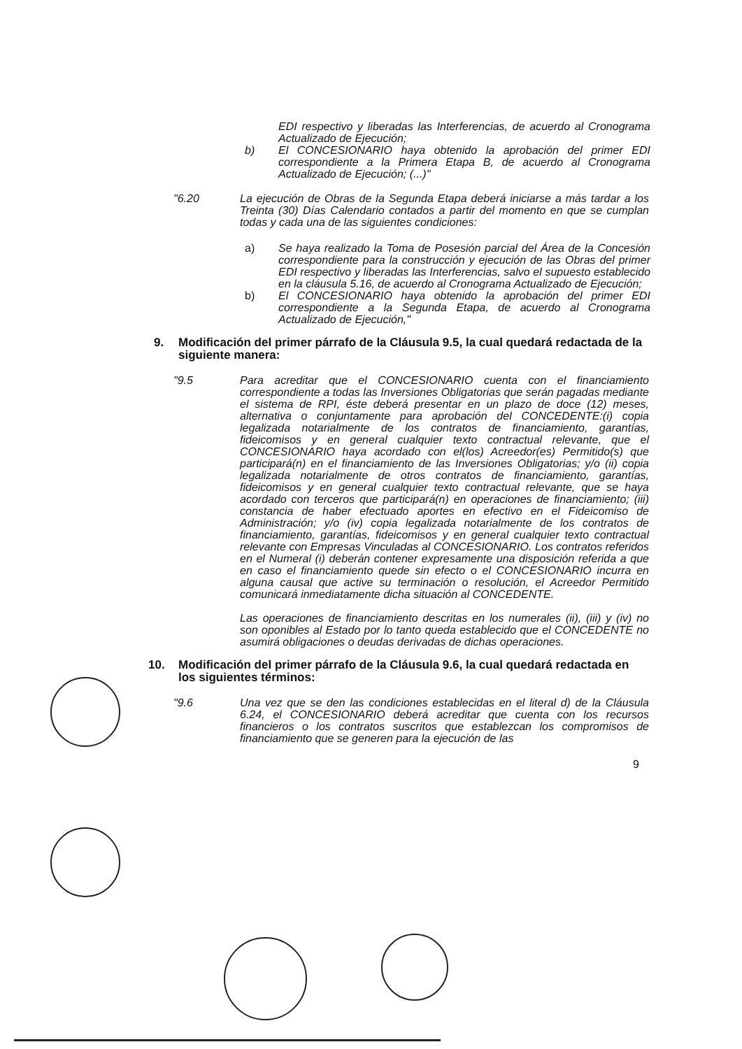EDI respectivo y liberadas las Interferencias, de acuerdo al Cronograma Actualizado de Ejecución;
b) El CONCESIONARIO haya obtenido la aprobación del primer EDI correspondiente a la Primera Etapa B, de acuerdo al Cronograma Actualizado de Ejecución; (...)"
"6.20 La ejecución de Obras de la Segunda Etapa deberá iniciarse a más tardar a los Treinta (30) Días Calendario contados a partir del momento en que se cumplan todas y cada una de las siguientes condiciones:
a) Se haya realizado la Toma de Posesión parcial del Área de la Concesión correspondiente para la construcción y ejecución de las Obras del primer EDI respectivo y liberadas las Interferencias, salvo el supuesto establecido en la cláusula 5.16, de acuerdo al Cronograma Actualizado de Ejecución;
b) El CONCESIONARIO haya obtenido la aprobación del primer EDI correspondiente a la Segunda Etapa, de acuerdo al Cronograma Actualizado de Ejecución,"
9. Modificación del primer párrafo de la Cláusula 9.5, la cual quedará redactada de la siguiente manera:
"9.5 Para acreditar que el CONCESIONARIO cuenta con el financiamiento correspondiente a todas las Inversiones Obligatorias que serán pagadas mediante el sistema de RPI, éste deberá presentar en un plazo de doce (12) meses, alternativa o conjuntamente para aprobación del CONCEDENTE:(i) copia legalizada notarialmente de los contratos de financiamiento, garantías, fideicomisos y en general cualquier texto contractual relevante, que el CONCESIONARIO haya acordado con el(los) Acreedor(es) Permitido(s) que participará(n) en el financiamiento de las Inversiones Obligatorias; y/o (ii) copia legalizada notarialmente de otros contratos de financiamiento, garantías, fideicomisos y en general cualquier texto contractual relevante, que se haya acordado con terceros que participará(n) en operaciones de financiamiento; (iii) constancia de haber efectuado aportes en efectivo en el Fideicomiso de Administración; y/o (iv) copia legalizada notarialmente de los contratos de financiamiento, garantías, fideicomisos y en general cualquier texto contractual relevante con Empresas Vinculadas al CONCESIONARIO. Los contratos referidos en el Numeral (i) deberán contener expresamente una disposición referida a que en caso el financiamiento quede sin efecto o el CONCESIONARIO incurra en alguna causal que active su terminación o resolución, el Acreedor Permitido comunicará inmediatamente dicha situación al CONCEDENTE.
Las operaciones de financiamiento descritas en los numerales (ii), (iii) y (iv) no son oponibles al Estado por lo tanto queda establecido que el CONCEDENTE no asumirá obligaciones o deudas derivadas de dichas operaciones.
10. Modificación del primer párrafo de la Cláusula 9.6, la cual quedará redactada en los siguientes términos:
"9.6 Una vez que se den las condiciones establecidas en el literal d) de la Cláusula 6.24, el CONCESIONARIO deberá acreditar que cuenta con los recursos financieros o los contratos suscritos que establezcan los compromisos de financiamiento que se generen para la ejecución de las
9